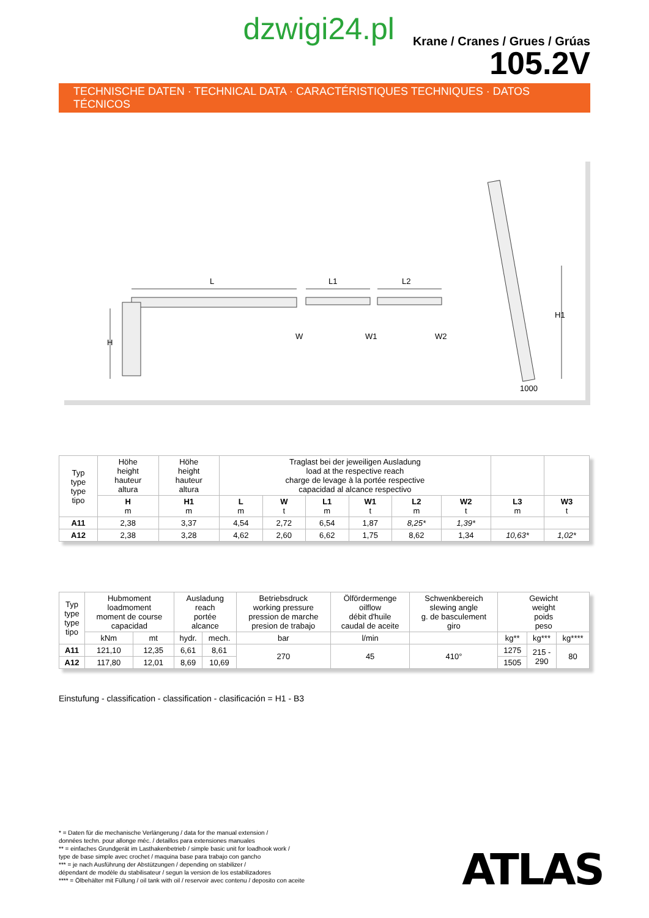dzwigi24.pl
Krane / Cranes / Grues / Grúas
105.2V
TECHNISCHE DATEN · TECHNICAL DATA · CARACTÉRISTIQUES TECHNIQUES · DATOS TÉCNICOS
L
L1
L2
W
W1
W2
H
H1
1000
| Typ type type tipo | Höhe height hauteur altura | Höhe height hauteur altura | Traglast bei der jeweiligen Ausladung load at the respective reach charge de levage à la portée respective capacidad al alcance respectivo | | | | | | | |
| | H m | H1 m | L m | W t | L1 m | W1 t | L2 m | W2 t | L3 m | W3 t |
| A11 | 2,38 | 3,37 | 4,54 | 2,72 | 6,54 | 1,87 | 8,25* | 1,39* | | |
| A12 | 2,38 | 3,28 | 4,62 | 2,60 | 6,62 | 1,75 | 8,62 | 1,34 | 10,63* | 1,02* |
| Typ type type tipo | Hubmoment loadmoment moment de course capacidad | | Ausladung reach portée alcance | | Betriebsdruck working pressure pression de marche presion de trabajo | Ölfördermenge oilflow débit d'huile caudal de aceite | Schwenkbereich slewing angle g. de basculement giro | Gewicht weight poids peso | | |
| | kNm | mt | hydr. | mech. | bar | l/min | | kg** | kg*** | kg**** |
| A11 | 121,10 | 12,35 | 6,61 | 8,61 | 270 | 45 | 410° | 1275 | 215 - 290 | 80 |
| A12 | 117,80 | 12,01 | 8,69 | 10,69 | | | | 1505 | | |
Einstufung - classification - classification - clasificación = H1 - B3
* = Daten für die mechanische Verlängerung / data for the manual extension /
données techn. pour allonge méc. / detaillos para extensiones manuales
** = einfaches Grundgerät im Lasthakenbetrieb / simple basic unit for loadhook work /
type de base simple avec crochet / maquina base para trabajo con gancho
*** = je nach Ausführung der Abstützungen / depending on stabilizer /
dépendant de modèle du stabilisateur / segun la version de los estabilizadores
**** = Ölbehälter mit Füllung / oil tank with oil / reservoir avec contenu / deposito con aceite
ATLAS